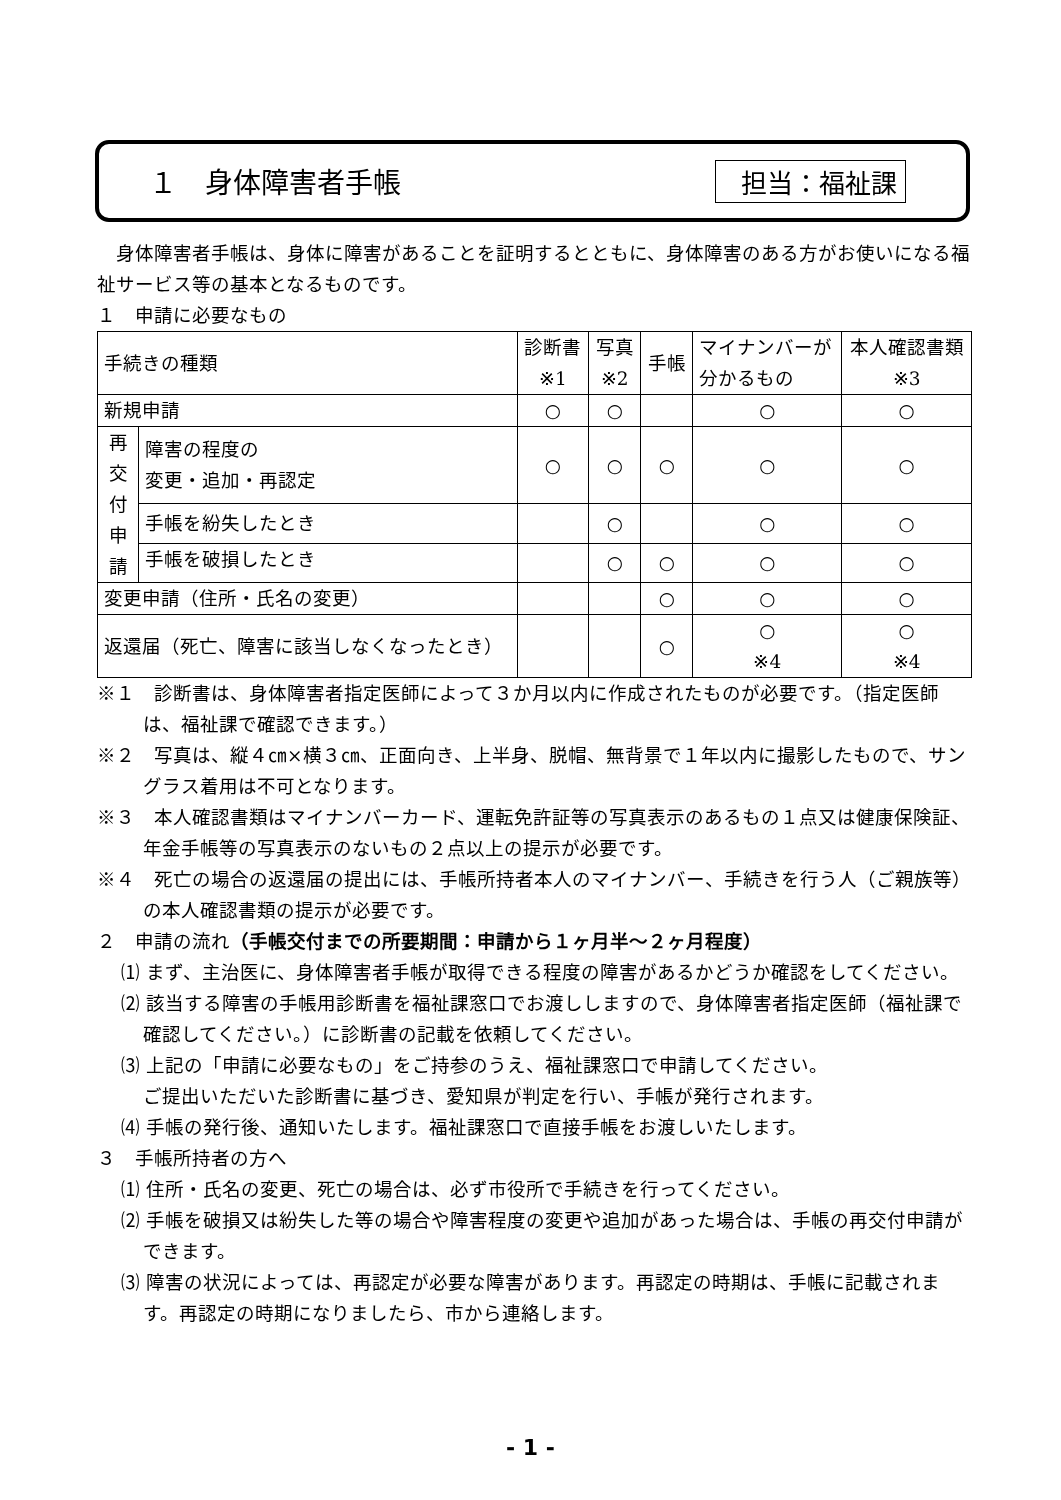１　身体障害者手帳 担当：福祉課
　身体障害者手帳は、身体に障害があることを証明するとともに、身体障害のある方がお使いになる福祉サービス等の基本となるものです。
１　申請に必要なもの
| 手続きの種類 | | 診断書 ※1 | 写真 ※2 | 手帳 | マイナンバーが 分かるもの | 本人確認書類 ※3 |
| --- | --- | --- | --- | --- | --- | --- |
| 新規申請 | | ○ | ○ | | ○ | ○ |
| 再 交 付 申 請 | 障害の程度の 変更・追加・再認定 | ○ | ○ | ○ | ○ | ○ |
| | 手帳を紛失したとき | | ○ | | ○ | ○ |
| | 手帳を破損したとき | | ○ | ○ | ○ | ○ |
| 変更申請（住所・氏名の変更） | | | | ○ | ○ | ○ |
| 返還届（死亡、障害に該当しなくなったとき） | | | | ○ | ○ ※4 | ○ ※4 |
※１　診断書は、身体障害者指定医師によって３か月以内に作成されたものが必要です。（指定医師は、福祉課で確認できます。）
※２　写真は、縦４㎝×横３㎝、正面向き、上半身、脱帽、無背景で１年以内に撮影したもので、サングラス着用は不可となります。
※３　本人確認書類はマイナンバーカード、運転免許証等の写真表示のあるもの１点又は健康保険証、年金手帳等の写真表示のないもの２点以上の提示が必要です。
※４　死亡の場合の返還届の提出には、手帳所持者本人のマイナンバー、手続きを行う人（ご親族等）の本人確認書類の提示が必要です。
２　申請の流れ（手帳交付までの所要期間：申請から１ヶ月半～２ヶ月程度）
⑴ まず、主治医に、身体障害者手帳が取得できる程度の障害があるかどうか確認をしてください。
⑵ 該当する障害の手帳用診断書を福祉課窓口でお渡ししますので、身体障害者指定医師（福祉課で確認してください。）に診断書の記載を依頼してください。
⑶ 上記の「申請に必要なもの」をご持参のうえ、福祉課窓口で申請してください。
ご提出いただいた診断書に基づき、愛知県が判定を行い、手帳が発行されます。
⑷ 手帳の発行後、通知いたします。福祉課窓口で直接手帳をお渡しいたします。
３　手帳所持者の方へ
⑴ 住所・氏名の変更、死亡の場合は、必ず市役所で手続きを行ってください。
⑵ 手帳を破損又は紛失した等の場合や障害程度の変更や追加があった場合は、手帳の再交付申請ができます。
⑶ 障害の状況によっては、再認定が必要な障害があります。再認定の時期は、手帳に記載されます。再認定の時期になりましたら、市から連絡します。
- 1 -